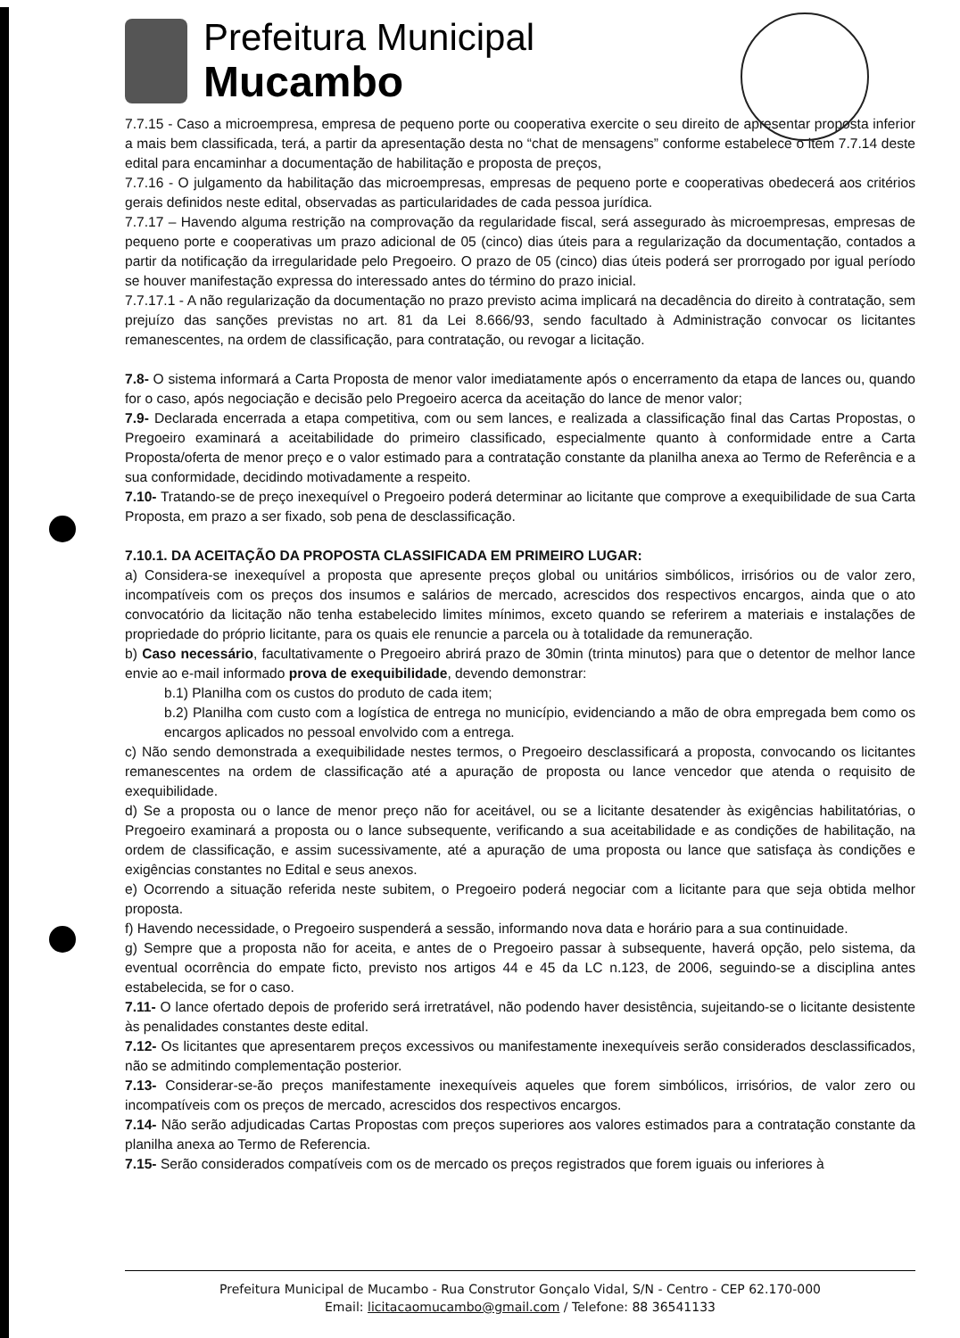Prefeitura Municipal
Mucambo
7.7.15 - Caso a microempresa, empresa de pequeno porte ou cooperativa exercite o seu direito de apresentar proposta inferior a mais bem classificada, terá, a partir da apresentação desta no “chat de mensagens” conforme estabelece o item 7.7.14 deste edital para encaminhar a documentação de habilitação e proposta de preços,
7.7.16 - O julgamento da habilitação das microempresas, empresas de pequeno porte e cooperativas obedecerá aos critérios gerais definidos neste edital, observadas as particularidades de cada pessoa jurídica.
7.7.17 – Havendo alguma restrição na comprovação da regularidade fiscal, será assegurado às microempresas, empresas de pequeno porte e cooperativas um prazo adicional de 05 (cinco) dias úteis para a regularização da documentação, contados a partir da notificação da irregularidade pelo Pregoeiro. O prazo de 05 (cinco) dias úteis poderá ser prorrogado por igual período se houver manifestação expressa do interessado antes do término do prazo inicial.
7.7.17.1 - A não regularização da documentação no prazo previsto acima implicará na decadência do direito à contratação, sem prejuízo das sanções previstas no art. 81 da Lei 8.666/93, sendo facultado à Administração convocar os licitantes remanescentes, na ordem de classificação, para contratação, ou revogar a licitação.
7.8- O sistema informará a Carta Proposta de menor valor imediatamente após o encerramento da etapa de lances ou, quando for o caso, após negociação e decisão pelo Pregoeiro acerca da aceitação do lance de menor valor;
7.9- Declarada encerrada a etapa competitiva, com ou sem lances, e realizada a classificação final das Cartas Propostas, o Pregoeiro examinará a aceitabilidade do primeiro classificado, especialmente quanto à conformidade entre a Carta Proposta/oferta de menor preço e o valor estimado para a contratação constante da planilha anexa ao Termo de Referência e a sua conformidade, decidindo motivadamente a respeito.
7.10- Tratando-se de preço inexequível o Pregoeiro poderá determinar ao licitante que comprove a exequibilidade de sua Carta Proposta, em prazo a ser fixado, sob pena de desclassificação.
7.10.1. DA ACEITAÇÃO DA PROPOSTA CLASSIFICADA EM PRIMEIRO LUGAR:
a) Considera-se inexequível a proposta que apresente preços global ou unitários simbólicos, irrisórios ou de valor zero, incompatíveis com os preços dos insumos e salários de mercado, acrescidos dos respectivos encargos, ainda que o ato convocatório da licitação não tenha estabelecido limites mínimos, exceto quando se referirem a materiais e instalações de propriedade do próprio licitante, para os quais ele renuncie a parcela ou à totalidade da remuneração.
b) Caso necessário, facultativamente o Pregoeiro abrirá prazo de 30min (trinta minutos) para que o detentor de melhor lance envie ao e-mail informado prova de exequibilidade, devendo demonstrar:
b.1) Planilha com os custos do produto de cada item;
b.2) Planilha com custo com a logística de entrega no município, evidenciando a mão de obra empregada bem como os encargos aplicados no pessoal envolvido com a entrega.
c) Não sendo demonstrada a exequibilidade nestes termos, o Pregoeiro desclassificará a proposta, convocando os licitantes remanescentes na ordem de classificação até a apuração de proposta ou lance vencedor que atenda o requisito de exequibilidade.
d) Se a proposta ou o lance de menor preço não for aceitável, ou se a licitante desatender às exigências habilitatórias, o Pregoeiro examinará a proposta ou o lance subsequente, verificando a sua aceitabilidade e as condições de habilitação, na ordem de classificação, e assim sucessivamente, até a apuração de uma proposta ou lance que satisfaça às condições e exigências constantes no Edital e seus anexos.
e) Ocorrendo a situação referida neste subitem, o Pregoeiro poderá negociar com a licitante para que seja obtida melhor proposta.
f) Havendo necessidade, o Pregoeiro suspenderá a sessão, informando nova data e horário para a sua continuidade.
g) Sempre que a proposta não for aceita, e antes de o Pregoeiro passar à subsequente, haverá opção, pelo sistema, da eventual ocorrência do empate ficto, previsto nos artigos 44 e 45 da LC n.123, de 2006, seguindo-se a disciplina antes estabelecida, se for o caso.
7.11- O lance ofertado depois de proferido será irretratável, não podendo haver desistência, sujeitando-se o licitante desistente às penalidades constantes deste edital.
7.12- Os licitantes que apresentarem preços excessivos ou manifestamente inexequíveis serão considerados desclassificados, não se admitindo complementação posterior.
7.13- Considerar-se-ão preços manifestamente inexequíveis aqueles que forem simbólicos, irrisórios, de valor zero ou incompatíveis com os preços de mercado, acrescidos dos respectivos encargos.
7.14- Não serão adjudicadas Cartas Propostas com preços superiores aos valores estimados para a contratação constante da planilha anexa ao Termo de Referencia.
7.15- Serão considerados compatíveis com os de mercado os preços registrados que forem iguais ou inferiores à
Prefeitura Municipal de Mucambo - Rua Construtor Gonçalo Vidal, S/N - Centro - CEP 62.170-000
Email: licitacaomucambo@gmail.com / Telefone: 88 36541133